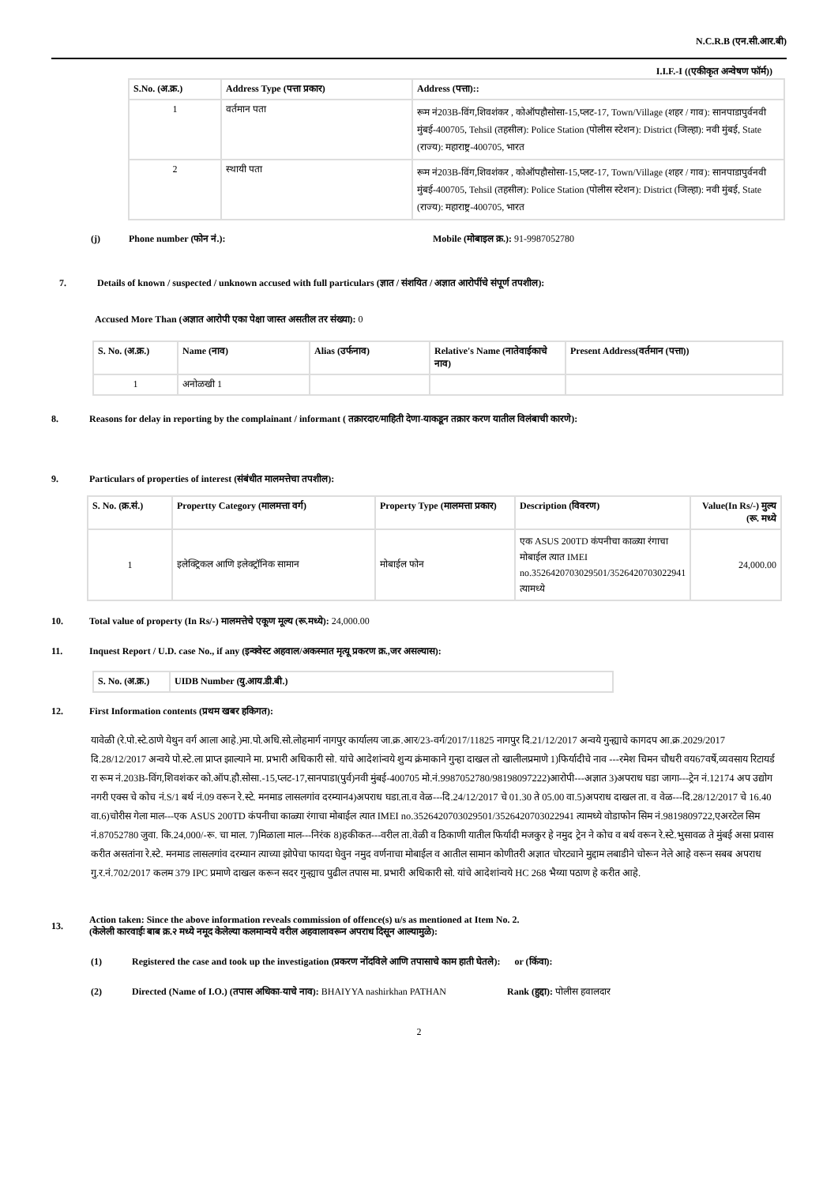N.C.R.B (एन.सी.आर.बी)
I.I.F.-I ((एकीकृत अन्वेषण फॉर्म))
| S.No. (अ.क्र.) | Address Type (पत्ता प्रकार) | Address (पत्ता):: |
| --- | --- | --- |
| 1 | वर्तमान पता | रूम नं203B-विंग,शिवशंकर , कोऑपहौसोसा-15,प्लट-17, Town/Village (शहर / गाव): सानपाडापुर्वनवी मुंबई-400705, Tehsil (तहसील): Police Station (पोलीस स्टेशन): District (जिल्हा): नवी मुंबई, State (राज्य): महाराष्ट्र-400705, भारत |
| 2 | स्थायी पता | रूम नं203B-विंग,शिवशंकर , कोऑपहौसोसा-15,प्लट-17, Town/Village (शहर / गाव): सानपाडापुर्वनवी मुंबई-400705, Tehsil (तहसील): Police Station (पोलीस स्टेशन): District (जिल्हा): नवी मुंबई, State (राज्य): महाराष्ट्र-400705, भारत |
(j) Phone number (फोन नं.): Mobile (मोबाइल क्र.): 91-9987052780
7. Details of known / suspected / unknown accused with full particulars (ज्ञात / संशयित / अज्ञात आरोपींचे संपूर्ण तपशील):
Accused More Than (अज्ञात आरोपी एका पेक्षा जास्त असतील तर संख्या): 0
| S. No. (अ.क्र.) | Name (नाव) | Alias (उर्फनाव) | Relative's Name (नातेवाईकाचे नाव) | Present Address(वर्तमान (पत्ता)) |
| --- | --- | --- | --- | --- |
| 1 | अनोळखी 1 | | | |
8. Reasons for delay in reporting by the complainant / informant ( तक्रारदार/माहिती देणा-याकडून तक्रार करण यातील विलंबाची कारणे):
9. Particulars of properties of interest (संबंधीत मालमत्तेचा तपशील):
| S. No. (क्र.सं.) | Propertty Category (मालमत्ता वर्ग) | Property Type (मालमत्ता प्रकार) | Description (विवरण) | Value(In Rs/-) मुल्य (रू. मध्ये |
| --- | --- | --- | --- | --- |
| 1 | इलेक्ट्रिकल आणि इलेक्ट्रॉनिक सामान | मोबाईल फोन | एक ASUS 200TD कंपनीचा काळ्या रंगाचा मोबाईल त्यात IMEI no.3526420703029501/3526420703022941 त्यामध्ये | 24,000.00 |
10. Total value of property (In Rs/-) मालमत्तेचे एकूण मूल्य (रू.मध्ये): 24,000.00
11. Inquest Report / U.D. case No., if any (इन्क्वेस्ट अहवाल/अकस्मात मृत्यू प्रकरण क्र.,जर असल्यास):
| S. No. (अ.क्र.) | UIDB Number (यु.आय.डी.बी.) |
| --- | --- |
12. First Information contents (प्रथम खबर हकिगत):
यावेळी (रे.पो.स्टे.ठाणे येथुन वर्ग आला आहे.)मा.पो.अधि.सो.लोहमार्ग नागपुर कार्यालय जा.क्र.आर/23-वर्ग/2017/11825 नागपुर दि.21/12/2017 अन्वये गुन्ह्याचे कागदप आ.क्र.2029/2017 दि.28/12/2017 अन्वये पो.स्टे.ला प्राप्त झाल्याने मा. प्रभारी अधिकारी सो. यांचे आदेशांन्वये शुन्य क्रंमाकाने गुन्हा दाखल तो खालीलप्रमाणे 1)फिर्यादीचे नाव ---रमेश चिमन चौधरी वय67वर्षे,व्यवसाय रिटायर्ड रा रूम नं.203B-विंग,शिवशंकर को.ऑप.हौ.सोसा.-15,प्लट-17,सानपाडा(पुर्व)नवी मुंबई-400705 मो.नं.9987052780/98198097222)आरोपी---अज्ञात 3)अपराध घडा जागा---ट्रेन नं.12174 अप उद्योग नगरी एक्स चे कोच नं.S/1 बर्थ नं.09 वरून रे.स्टे. मनमाड लासलगांव दरम्यान4)अपराध घडा.ता.व वेळ---दि.24/12/2017 चे 01.30 ते 05.00 वा.5)अपराध दाखल ता. व वेळ---दि.28/12/2017 चे 16.40 वा.6)चोरीस गेला माल---एक ASUS 200TD कंपनीचा काळ्या रंगाचा मोबाईल त्यात IMEI no.3526420703029501/3526420703022941 त्यामध्ये वोडाफोन सिम नं.9819809722,एअरटेल सिम नं.87052780 जुवा. कि.24,000/-रू. चा माल. 7)मिळाला माल---निरंक 8)हकीकत---वरील ता.वेळी व ठिकाणी यातील फिर्यादी मजकुर हे नमुद ट्रेन ने कोच व बर्थ वरून रे.स्टे.भुसावळ ते मुंबई असा प्रवास करीत असतांना रे.स्टे. मनमाड लासलगांव दरम्यान त्याच्या झोपेचा फायदा घेवुन नमुद वर्णनाचा मोबाईल व आतील सामान कोणीतरी अज्ञात चोरट्याने मुद्दाम लबाडीने चोरून नेले आहे वरून सबब अपराध गु.र.नं.702/2017 कलम 379 IPC प्रमाणे दाखल करून सदर गुन्ह्याच पुढील तपास मा. प्रभारी अधिकारी सो. यांचे आदेशांन्वये HC 268 भैय्या पठाण हे करीत आहे.
13. Action taken: Since the above information reveals commission of offence(s) u/s as mentioned at Item No. 2.
(केलेली कारवाईः बाब क्र.२ मध्ये नमूद केलेल्या कलमान्वये वरील अहवालावरून अपराध दिसून आल्यामुळे):
(1) Registered the case and took up the investigation (प्रकरण नोंदविले आणि तपासाचे काम हाती घेतले): or (किंवा):
(2) Directed (Name of I.O.) (तपास अधिका-याचे नाव): BHAIYYA nashirkhan PATHAN Rank (हुद्दा): पोलीस हवालदार
2